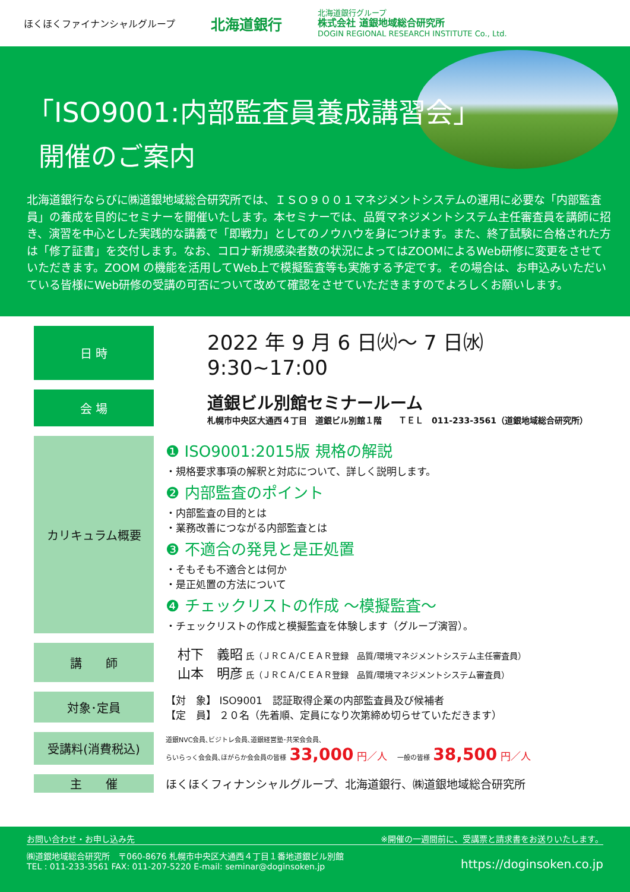ほくほくファイナンシャルグループ 北海道銀行 北海道銀行グループ
株式会社 道銀地域総合研究所
DOGIN REGIONAL RESEARCH INSTITUTE Co., Ltd.
「ISO9001:内部監査員養成講習会」
開催のご案内
北海道銀行ならびに㈱道銀地域総合研究所では、ＩＳＯ９００１マネジメントシステムの運用に必要な「内部監査員」の養成を目的にセミナーを開催いたします。本セミナーでは、品質マネジメントシステム主任審査員を講師に招き、演習を中心とした実践的な講義で「即戦力」としてのノウハウを身につけます。また、終了試験に合格された方は「修了証書」を交付します。なお、コロナ新規感染者数の状況によってはZOOMによるWeb研修に変更をさせていただきます。ZOOM の機能を活用してWeb上で模擬監査等も実施する予定です。その場合は、お申込みいただいている皆様にWeb研修の受講の可否について改めて確認をさせていただきますのでよろしくお願いします。
| 日 時 | 2022 年 9 月 6 日㈫～ 7 日㈬ 9:30~17:00 |
| 会 場 | 道銀ビル別館セミナールーム 札幌市中央区大通西４丁目 道銀ビル別館１階 ＴＥＬ 011-233-3561（道銀地域総合研究所） |
| カリキュラム概要 | ❶ ISO9001:2015版 規格の解説 ・規格要求事項の解釈と対応について、詳しく説明します。 ❷ 内部監査のポイント ・内部監査の目的とは ・業務改善につながる内部監査とは ❸ 不適合の発見と是正処置 ・そもそも不適合とは何か ・是正処置の方法について ❹ チェックリストの作成 ～模擬監査～ ・チェックリストの作成と模擬監査を体験します（グループ演習）。 |
| 講 師 | 村下 義昭 氏（ＪＲＣＡ/ＣＥＡＲ登録 品質/環境マネジメントシステム主任審査員） 山本 明彦 氏（ＪＲＣＡ/ＣＥＡＲ登録 品質/環境マネジメントシステム審査員） |
| 対象･定員 | 【対 象】 ISO9001 認証取得企業の内部監査員及び候補者 【定 員】 ２０名（先着順、定員になり次第締め切らせていただきます） |
| 受講料(消費税込) | 道銀NVC会員､ビジトレ会員､道銀経営塾･共栄会会員､ らいらっく会会員､ほがらか会会員の皆様 33,000 円／人 一般の皆様 38,500 円／人 |
| 主 催 | ほくほくフィナンシャルグループ、北海道銀行、㈱道銀地域総合研究所 |
お問い合わせ・お申し込み先 ※開催の一週間前に、受講票と請求書をお送りいたします。
㈱道銀地域総合研究所　〒060-8676 札幌市中央区大通西４丁目１番地道銀ビル別館
TEL : 011-233-3561 FAX: 011-207-5220 E-mail: seminar@doginsoken.jp
https://doginsoken.co.jp